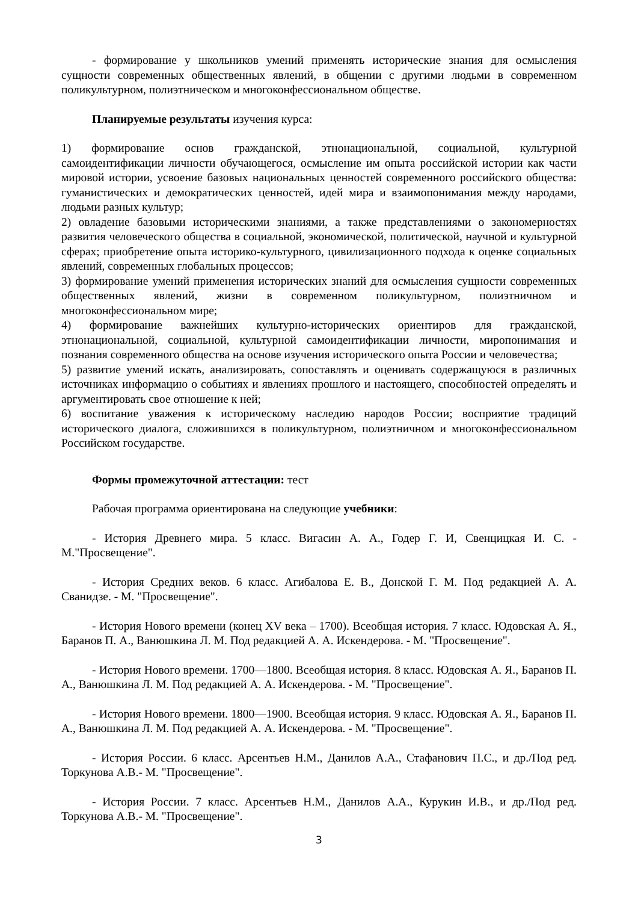- формирование у школьников умений применять исторические знания для осмысления сущности современных общественных явлений, в общении с другими людьми в современном поликультурном, полиэтническом и многоконфессиональном обществе.
Планируемые результаты изучения курса:
1) формирование основ гражданской, этнонациональной, социальной, культурной самоидентификации личности обучающегося, осмысление им опыта российской истории как части мировой истории, усвоение базовых национальных ценностей современного российского общества: гуманистических и демократических ценностей, идей мира и взаимопонимания между народами, людьми разных культур;
2) овладение базовыми историческими знаниями, а также представлениями о закономерностях развития человеческого общества в социальной, экономической, политической, научной и культурной сферах; приобретение опыта историко-культурного, цивилизационного подхода к оценке социальных явлений, современных глобальных процессов;
3) формирование умений применения исторических знаний для осмысления сущности современных общественных явлений, жизни в современном поликультурном, полиэтничном и многоконфессиональном мире;
4) формирование важнейших культурно-исторических ориентиров для гражданской, этнонациональной, социальной, культурной самоидентификации личности, миропонимания и познания современного общества на основе изучения исторического опыта России и человечества;
5) развитие умений искать, анализировать, сопоставлять и оценивать содержащуюся в различных источниках информацию о событиях и явлениях прошлого и настоящего, способностей определять и аргументировать свое отношение к ней;
6) воспитание уважения к историческому наследию народов России; восприятие традиций исторического диалога, сложившихся в поликультурном, полиэтничном и многоконфессиональном Российском государстве.
Формы промежуточной аттестации: тест
Рабочая программа ориентирована на следующие учебники:
- История Древнего мира. 5 класс. Вигасин А. А., Годер Г. И, Свенцицкая И. С. - М."Просвещение".
- История Средних веков. 6 класс. Агибалова Е. В., Донской Г. М. Под редакцией А. А. Сванидзе. - М. "Просвещение".
- История Нового времени (конец XV века – 1700). Всеобщая история. 7 класс. Юдовская А. Я., Баранов П. А., Ванюшкина Л. М. Под редакцией А. А. Искендерова. - М. "Просвещение".
- История Нового времени. 1700—1800. Всеобщая история. 8 класс. Юдовская А. Я., Баранов П. А., Ванюшкина Л. М. Под редакцией А. А. Искендерова. - М. "Просвещение".
- История Нового времени. 1800—1900. Всеобщая история. 9 класс. Юдовская А. Я., Баранов П. А., Ванюшкина Л. М. Под редакцией А. А. Искендерова. - М. "Просвещение".
- История России. 6 класс. Арсентьев Н.М., Данилов А.А., Стафанович П.С., и др./Под ред. Торкунова А.В.- М. "Просвещение".
- История России. 7 класс. Арсентьев Н.М., Данилов А.А., Курукин И.В., и др./Под ред. Торкунова А.В.- М. "Просвещение".
3